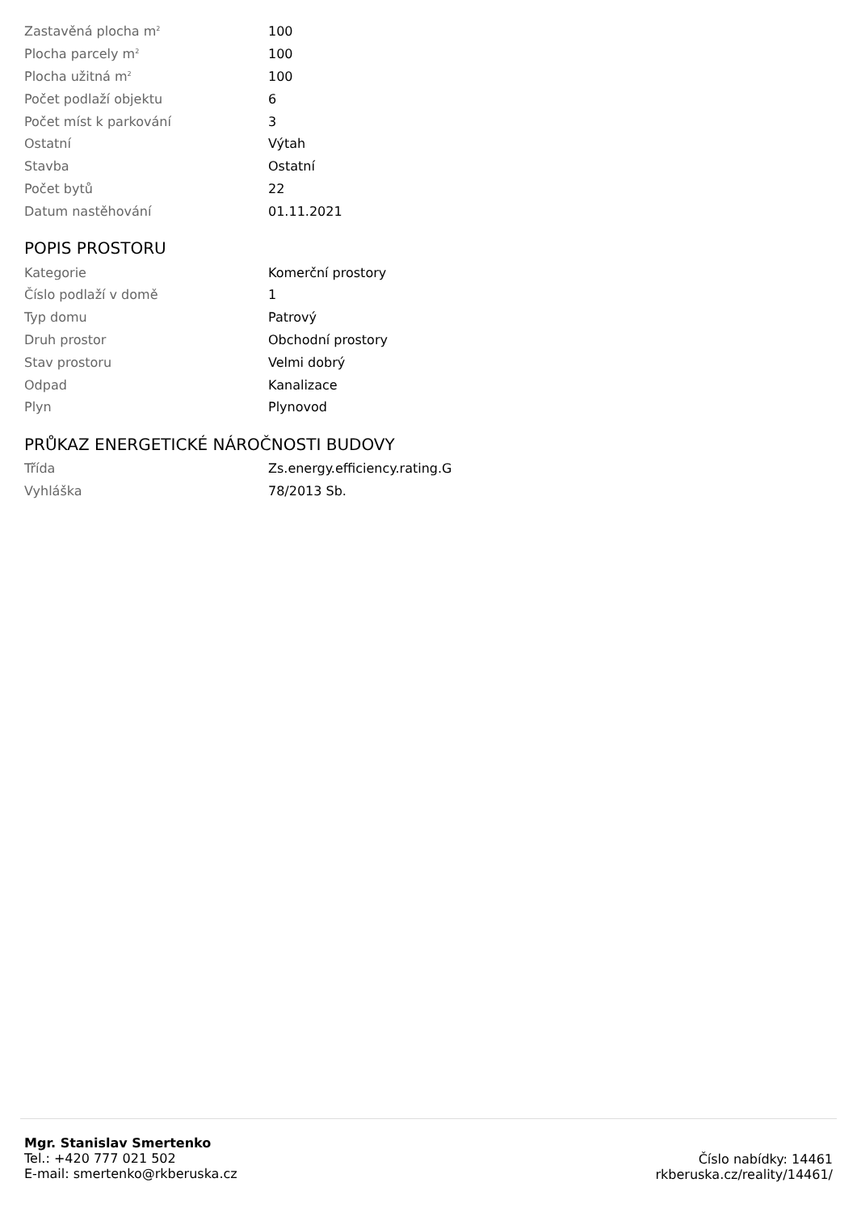| Zastavěná plocha m<sup>2</sup> | 100 |
| Plocha parcely m<sup>2</sup> | 100 |
| Plocha užitná m<sup>2</sup> | 100 |
| Počet podlaží objektu | 6 |
| Počet míst k parkování | 3 |
| Ostatní | Výtah |
| Stavba | Ostatní |
| Počet bytů | 22 |
| Datum nastěhování | 01.11.2021 |
POPIS PROSTORU
| Kategorie | Komerční prostory |
| Číslo podlaží v domě | 1 |
| Typ domu | Patrový |
| Druh prostor | Obchodní prostory |
| Stav prostoru | Velmi dobrý |
| Odpad | Kanalizace |
| Plyn | Plynovod |
PRŮKAZ ENERGETICKÉ NÁROČNOSTI BUDOVY
| Třída | Zs.energy.efficiency.rating.G |
| Vyhláška | 78/2013 Sb. |
Mgr. Stanislav Smertenko
Tel.: +420 777 021 502
E-mail: smertenko@rkberuska.cz
Číslo nabídky: 14461
rkberuska.cz/reality/14461/